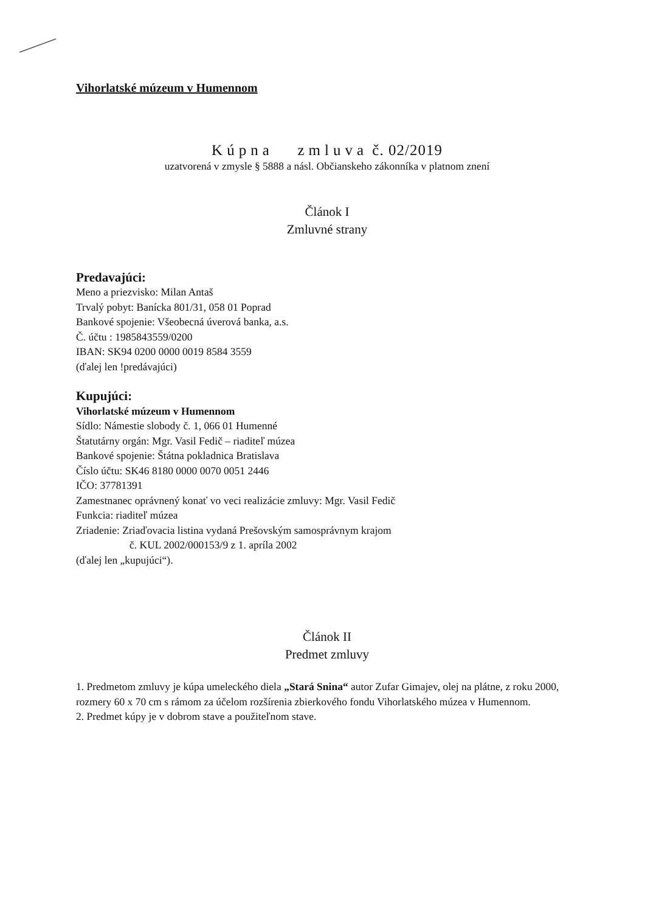Vihorlatské múzeum v Humennom
Kúpna zmluva č. 02/2019
uzatvorená v zmysle § 5888 a násl. Občianskeho zákonníka v platnom znení
Článok I
Zmluvné strany
Predavajúci:
Meno a priezvisko: Milan Antaš
Trvalý pobyt: Banícka 801/31, 058 01 Poprad
Bankové spojenie: Všeobecná úverová banka, a.s.
Č. účtu : 1985843559/0200
IBAN: SK94 0200 0000 0019 8584 3559
(ďalej len !predávajúci)
Kupujúci:
Vihorlatské múzeum v Humennom
Sídlo: Námestie slobody č. 1, 066 01 Humenné
Štatutárny orgán: Mgr. Vasil Fedič – riaditeľ múzea
Bankové spojenie: Štátna pokladnica Bratislava
Číslo účtu: SK46 8180 0000 0070 0051 2446
IČO: 37781391
Zamestnanec oprávnený konať vo veci realizácie zmluvy: Mgr. Vasil Fedič
Funkcia: riaditeľ múzea
Zriadenie: Zriaďovacia listina vydaná Prešovským samosprávnym krajom
č. KUL 2002/000153/9 z 1. apríla 2002
(ďalej len „kupujúci“).
Článok II
Predmet zmluvy
1. Predmetom zmluvy je kúpa umeleckého diela „Stará Snina“ autor Zufar Gimajev, olej na plátne, z roku 2000, rozmery 60 x 70 cm s rámom za účelom rozšírenia zbierkového fondu Vihorlatského múzea v Humennom.
2. Predmet kúpy je v dobrom stave a použiteľnom stave.